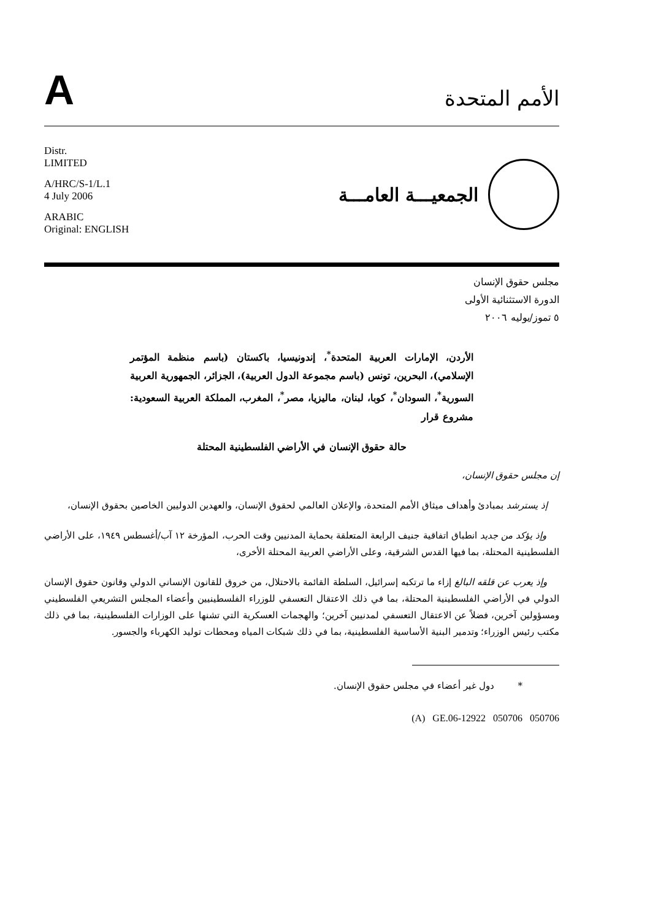A
الأمم المتحدة
Distr.
LIMITED
A/HRC/S-1/L.1
4 July 2006
ARABIC
Original: ENGLISH
الجمعيـــة العامـــة
مجلس حقوق الإنسان
الدورة الاستثنائية الأولى
٥ تموز/يوليه ٢٠٠٦
الأردن، الإمارات العربية المتحدة<sup>*</sup>، إندونيسيا، باكستان (باسم منظمة المؤتمر الإسلامي)، البحرين، تونس (باسم مجموعة الدول العربية)، الجزائر، الجمهورية العربية السورية<sup>*</sup>، السودان<sup>*</sup>، كوبا، لبنان، ماليزيا، مصر<sup>*</sup>، المغرب، المملكة العربية السعودية: مشروع قرار
حالة حقوق الإنسان في الأراضي الفلسطينية المحتلة
إن مجلس حقوق الإنسان،
إذ يسترشد بمبادئ وأهداف ميثاق الأمم المتحدة، والإعلان العالمي لحقوق الإنسان، والعهدين الدوليين الخاصين بحقوق الإنسان،
وإذ يؤكد من جديد انطباق اتفاقية جنيف الرابعة المتعلقة بحماية المدنيين وقت الحرب، المؤرخة ١٢ آب/أغسطس ١٩٤٩، على الأراضي الفلسطينية المحتلة، بما فيها القدس الشرقية، وعلى الأراضي العربية المحتلة الأخرى،
وإذ يعرب عن قلقه البالغ إزاء ما ترتكبه إسرائيل، السلطة القائمة بالاحتلال، من خروق للقانون الإنساني الدولي وقانون حقوق الإنسان الدولي في الأراضي الفلسطينية المحتلة، بما في ذلك الاعتقال التعسفي للوزراء الفلسطينيين وأعضاء المجلس التشريعي الفلسطيني ومسؤولين آخرين، فضلاً عن الاعتقال التعسفي لمدنيين آخرين؛ والهجمات العسكرية التي تشنها على الوزارات الفلسطينية، بما في ذلك مكتب رئيس الوزراء؛ وتدمير البنية الأساسية الفلسطينية، بما في ذلك شبكات المياه ومحطات توليد الكهرباء والجسور.
* دول غير أعضاء في مجلس حقوق الإنسان.
(A) GE.06-12922 050706 050706